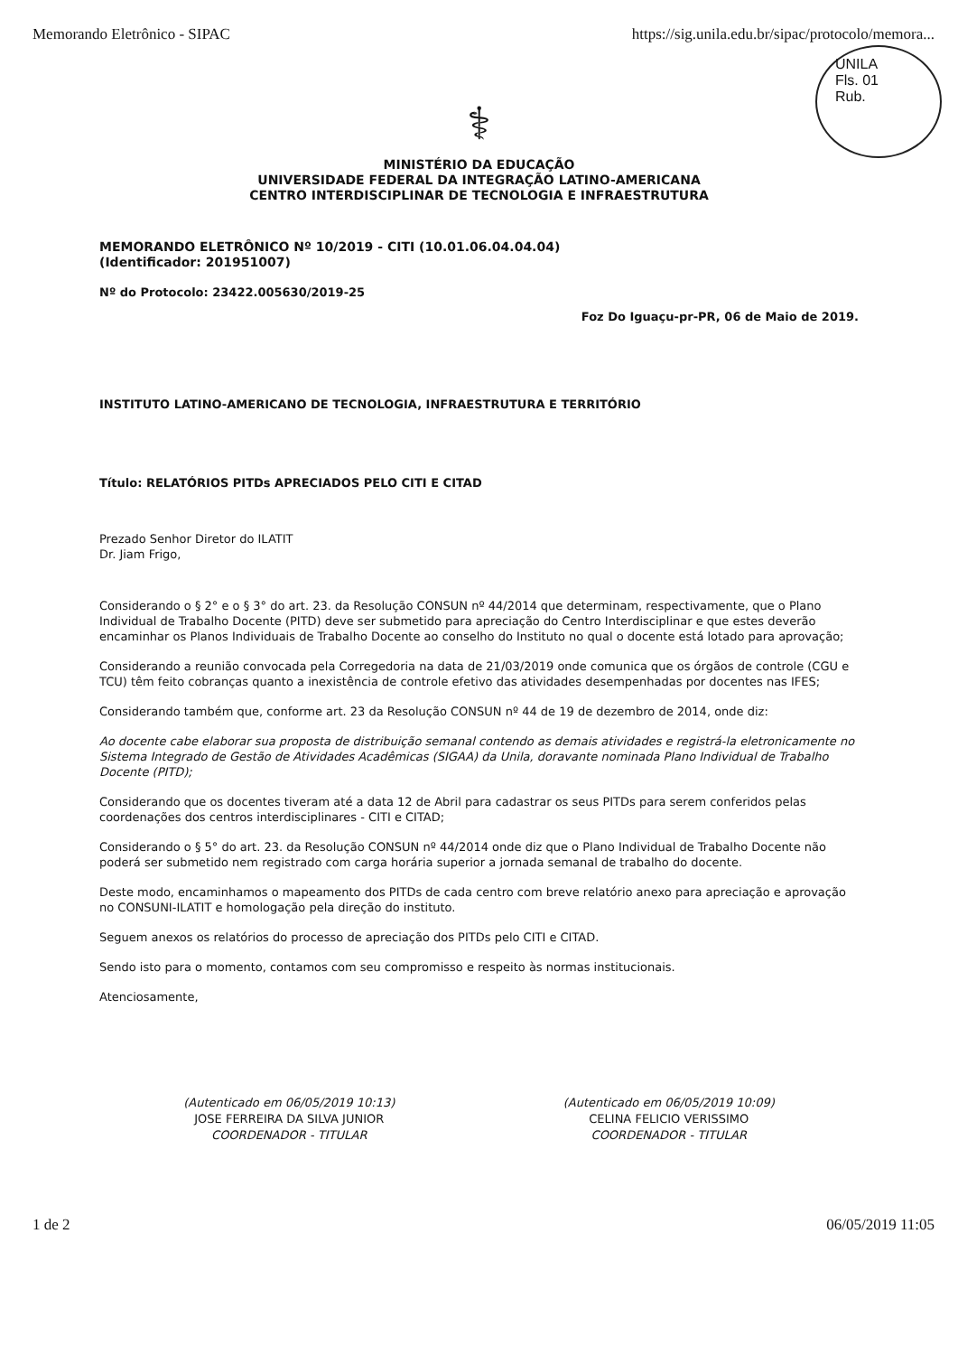Memorando Eletrônico - SIPAC https://sig.unila.edu.br/sipac/protocolo/memora...
UNILA
Fls. 01
Rub.
⚕
MINISTÉRIO DA EDUCAÇÃO
UNIVERSIDADE FEDERAL DA INTEGRAÇÃO LATINO-AMERICANA
CENTRO INTERDISCIPLINAR DE TECNOLOGIA E INFRAESTRUTURA
MEMORANDO ELETRÔNICO Nº 10/2019 - CITI (10.01.06.04.04.04)
(Identificador: 201951007)
Nº do Protocolo: 23422.005630/2019-25
Foz Do Iguaçu-pr-PR, 06 de Maio de 2019.
INSTITUTO LATINO-AMERICANO DE TECNOLOGIA, INFRAESTRUTURA E TERRITÓRIO
Título: RELATÓRIOS PITDs APRECIADOS PELO CITI E CITAD
Prezado Senhor Diretor do ILATIT
Dr. Jiam Frigo,
Considerando o § 2° e o § 3° do art. 23. da Resolução CONSUN nº 44/2014 que determinam, respectivamente, que o Plano Individual de Trabalho Docente (PITD) deve ser submetido para apreciação do Centro Interdisciplinar e que estes deverão encaminhar os Planos Individuais de Trabalho Docente ao conselho do Instituto no qual o docente está lotado para aprovação;
Considerando a reunião convocada pela Corregedoria na data de 21/03/2019 onde comunica que os órgãos de controle (CGU e TCU) têm feito cobranças quanto a inexistência de controle efetivo das atividades desempenhadas por docentes nas IFES;
Considerando também que, conforme art. 23 da Resolução CONSUN nº 44 de 19 de dezembro de 2014, onde diz:
Ao docente cabe elaborar sua proposta de distribuição semanal contendo as demais atividades e registrá-la eletronicamente no Sistema Integrado de Gestão de Atividades Acadêmicas (SIGAA) da Unila, doravante nominada Plano Individual de Trabalho Docente (PITD);
Considerando que os docentes tiveram até a data 12 de Abril para cadastrar os seus PITDs para serem conferidos pelas coordenações dos centros interdisciplinares - CITI e CITAD;
Considerando o § 5° do art. 23. da Resolução CONSUN nº 44/2014 onde diz que o Plano Individual de Trabalho Docente não poderá ser submetido nem registrado com carga horária superior a jornada semanal de trabalho do docente.
Deste modo, encaminhamos o mapeamento dos PITDs de cada centro com breve relatório anexo para apreciação e aprovação no CONSUNI-ILATIT e homologação pela direção do instituto.
Seguem anexos os relatórios do processo de apreciação dos PITDs pelo CITI e CITAD.
Sendo isto para o momento, contamos com seu compromisso e respeito às normas institucionais.
Atenciosamente,
(Autenticado em 06/05/2019 10:13)
JOSE FERREIRA DA SILVA JUNIOR
COORDENADOR - TITULAR
(Autenticado em 06/05/2019 10:09)
CELINA FELICIO VERISSIMO
COORDENADOR - TITULAR
1 de 2 06/05/2019 11:05